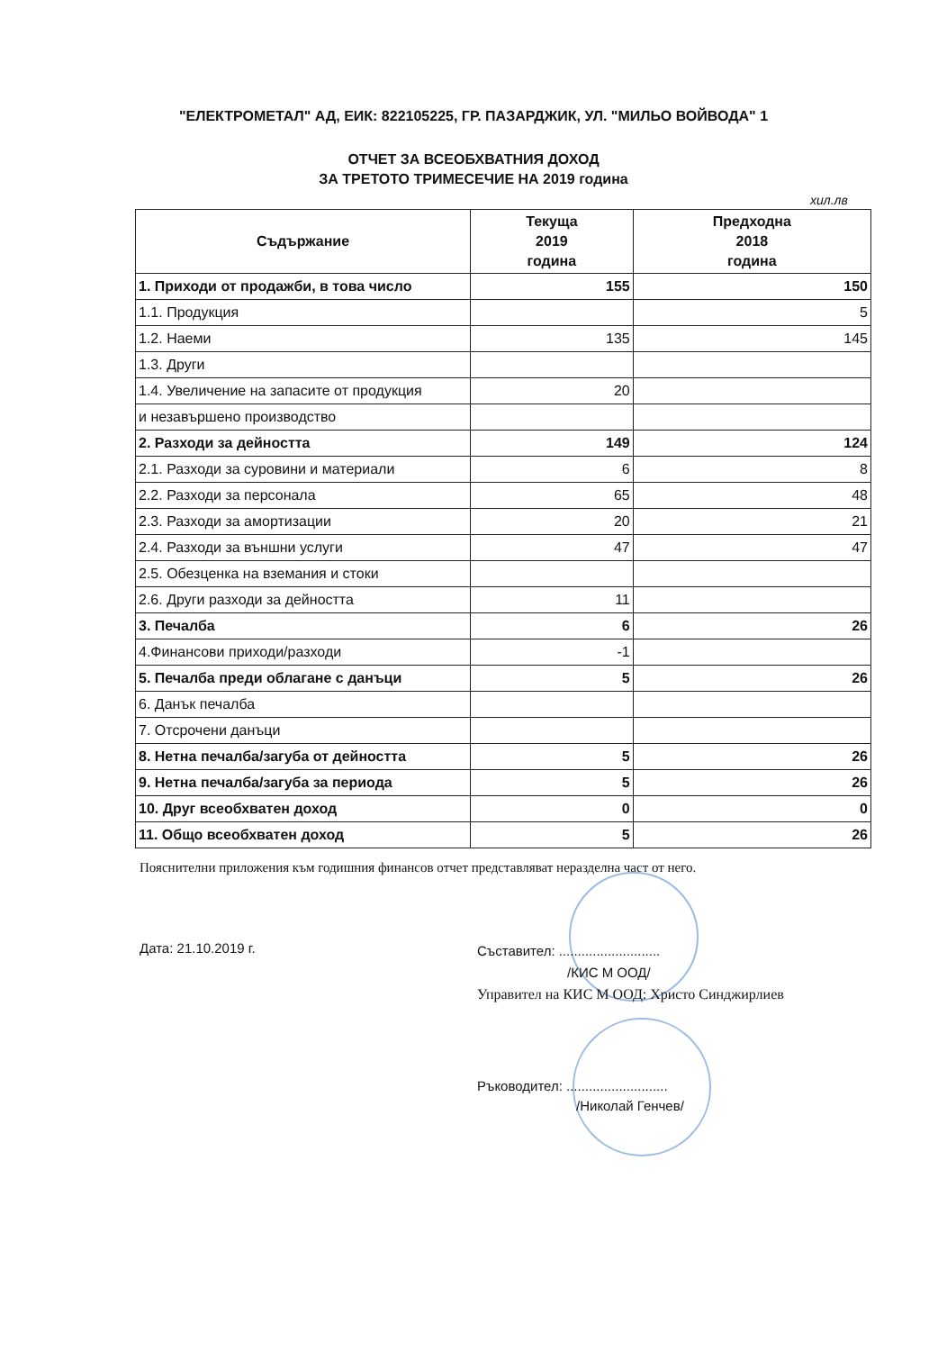"ЕЛЕКТРОМЕТАЛ" АД, ЕИК: 822105225, ГР. ПАЗАРДЖИК, УЛ. "МИЛЬО ВОЙВОДА" 1
ОТЧЕТ ЗА ВСЕОБХВАТНИЯ ДОХОД
ЗА ТРЕТОТО ТРИМЕСЕЧИЕ НА 2019 година
хил.лв
| Съдържание | Текуща 2019 година | Предходна 2018 година |
| --- | --- | --- |
| 1. Приходи от продажби, в това число | 155 | 150 |
| 1.1. Продукция | | 5 |
| 1.2. Наеми | 135 | 145 |
| 1.3. Други | | |
| 1.4. Увеличение на запасите от продукция | 20 | |
| и незавършено производство | | |
| 2. Разходи за дейността | 149 | 124 |
| 2.1. Разходи за суровини и материали | 6 | 8 |
| 2.2. Разходи за персонала | 65 | 48 |
| 2.3. Разходи за амортизации | 20 | 21 |
| 2.4. Разходи за външни услуги | 47 | 47 |
| 2.5. Обезценка на вземания и стоки | | |
| 2.6. Други разходи за дейността | 11 | |
| 3. Печалба | 6 | 26 |
| 4.Финансови приходи/разходи | -1 | |
| 5. Печалба преди облагане с данъци | 5 | 26 |
| 6. Данък печалба | | |
| 7. Отсрочени данъци | | |
| 8. Нетна печалба/загуба от дейността | 5 | 26 |
| 9. Нетна печалба/загуба за периода | 5 | 26 |
| 10. Друг всеобхватен доход | 0 | 0 |
| 11. Общо всеобхватен доход | 5 | 26 |
Пояснителни приложения към годишния финансов отчет представляват неразделна част от него.
Дата: 21.10.2019 г.
Съставител: ...........................
/КИС М ООД/
Управител на КИС М ООД: Христо Синджирлиев
Ръководител: ...........................
/Николай Генчев/